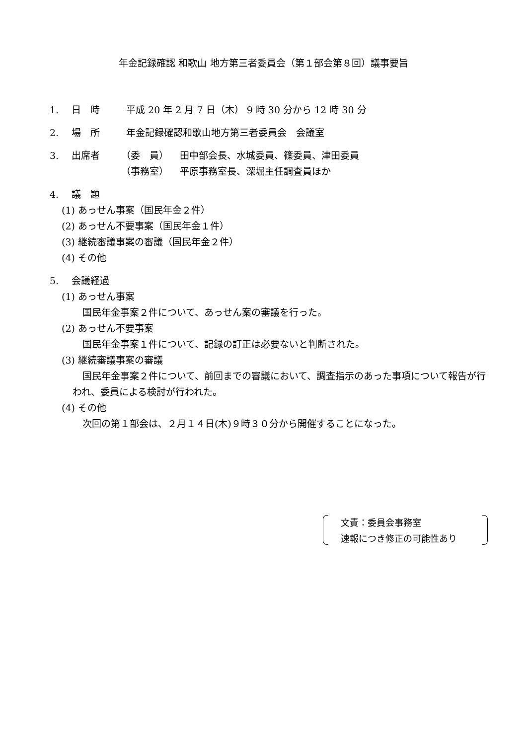年金記録確認 和歌山 地方第三者委員会（第１部会第８回）議事要旨
1. 日　時 平成 20 年 2 月 7 日（木） 9 時 30 分から 12 時 30 分
2. 場　所 年金記録確認和歌山地方第三者委員会　会議室
3. 出席者 （委　員） 田中部会長、水城委員、篠委員、津田委員
（事務室） 平原事務室長、深堀主任調査員ほか
4. 議　題
(1) あっせん事案（国民年金２件）
(2) あっせん不要事案（国民年金１件）
(3) 継続審議事案の審議（国民年金２件）
(4) その他
5. 会議経過
(1) あっせん事案
国民年金事案２件について、あっせん案の審議を行った。
(2) あっせん不要事案
国民年金事案１件について、記録の訂正は必要ないと判断された。
(3) 継続審議事案の審議
国民年金事案２件について、前回までの審議において、調査指示のあった事項について報告が行われ、委員による検討が行われた。
(4) その他
次回の第１部会は、２月１４日(木)９時３０分から開催することになった。
文責：委員会事務室
速報につき修正の可能性あり